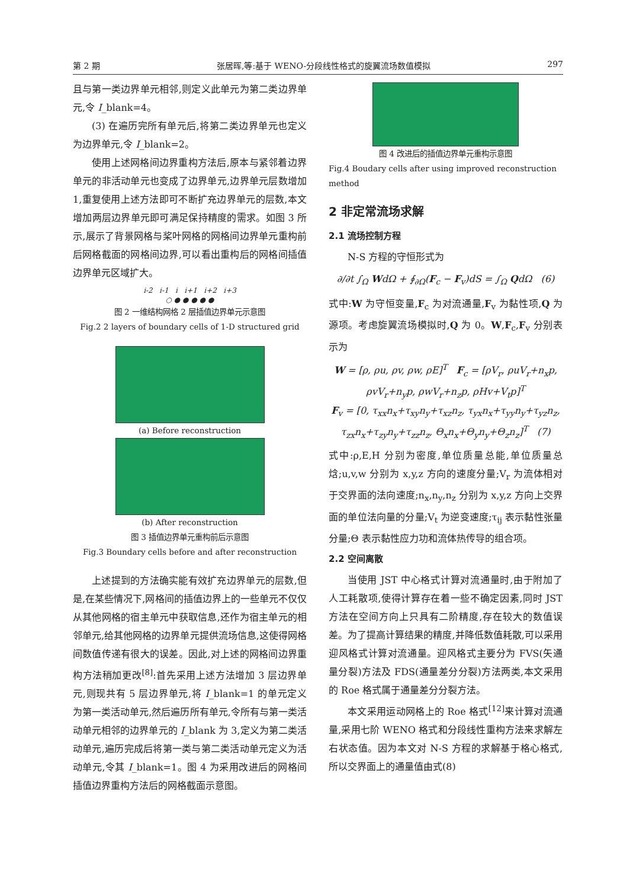第 2 期 张居晖,等:基于 WENO-分段线性格式的旋翼流场数值模拟 297
且与第一类边界单元相邻,则定义此单元为第二类边界单元,令 I_blank=4。
(3) 在遍历完所有单元后,将第二类边界单元也定义为边界单元,令 I_blank=2。
使用上述网格间边界重构方法后,原本与紧邻着边界单元的非活动单元也变成了边界单元,边界单元层数增加 1,重复使用上述方法即可不断扩充边界单元的层数,本文增加两层边界单元即可满足保持精度的需求。如图 3 所示,展示了背景网格与桨叶网格的网格间边界单元重构前后网格截面的网格间边界,可以看出重构后的网格间插值边界单元区域扩大。
i-2 i-1 i i+1 i+2 i+3
○ ● ● ● ● ●
图 2 一维结构网格 2 层插值边界单元示意图
Fig.2 2 layers of boundary cells of 1-D structured grid
(a) Before reconstruction
(b) After reconstruction
图 3 插值边界单元重构前后示意图
Fig.3 Boundary cells before and after reconstruction
上述提到的方法确实能有效扩充边界单元的层数,但是,在某些情况下,网格间的插值边界上的一些单元不仅仅从其他网格的宿主单元中获取信息,还作为宿主单元的相邻单元,给其他网格的边界单元提供流场信息,这使得网格间数值传递有很大的误差。因此,对上述的网格间边界重构方法稍加更改<sup>[8]</sup>:首先采用上述方法增加 3 层边界单元,则现共有 5 层边界单元,将 I_blank=1 的单元定义为第一类活动单元,然后遍历所有单元,令所有与第一类活动单元相邻的边界单元的 I_blank 为 3,定义为第二类活动单元,遍历完成后将第一类与第二类活动单元定义为活动单元,令其 I_blank=1。图 4 为采用改进后的网格间插值边界重构方法后的网格截面示意图。
图 4 改进后的插值边界单元重构示意图
Fig.4 Boudary cells after using improved reconstruction method
2 非定常流场求解
2.1 流场控制方程
N-S 方程的守恒形式为
∂/∂t ∫<sub>Ω</sub> WdΩ + ∮<sub>∂Ω</sub>(F<sub>c</sub> − F<sub>v</sub>)dS = ∫<sub>Ω</sub> QdΩ (6)
式中:W 为守恒变量,F<sub>c</sub> 为对流通量,F<sub>v</sub> 为黏性项,Q 为源项。考虑旋翼流场模拟时,Q 为 0。W,F<sub>c</sub>,F<sub>v</sub> 分别表示为
W = [ρ, ρu, ρv, ρw, ρE]<sup>T</sup> F<sub>c</sub> = [ρV<sub>r</sub>, ρuV<sub>r</sub>+n<sub>x</sub>p, ρvV<sub>r</sub>+n<sub>y</sub>p, ρwV<sub>r</sub>+n<sub>z</sub>p, ρHv+V<sub>t</sub>p]<sup>T</sup>
F<sub>v</sub> = [0, τ<sub>xx</sub>n<sub>x</sub>+τ<sub>xy</sub>n<sub>y</sub>+τ<sub>xz</sub>n<sub>z</sub>, τ<sub>yx</sub>n<sub>x</sub>+τ<sub>yy</sub>n<sub>y</sub>+τ<sub>yz</sub>n<sub>z</sub>, τ<sub>zx</sub>n<sub>x</sub>+τ<sub>zy</sub>n<sub>y</sub>+τ<sub>zz</sub>n<sub>z</sub>, Θ<sub>x</sub>n<sub>x</sub>+Θ<sub>y</sub>n<sub>y</sub>+Θ<sub>z</sub>n<sub>z</sub>]<sup>T</sup> (7)
式中:ρ,E,H 分别为密度,单位质量总能,单位质量总焓;u,v,w 分别为 x,y,z 方向的速度分量;V<sub>r</sub> 为流体相对于交界面的法向速度;n<sub>x</sub>,n<sub>y</sub>,n<sub>z</sub> 分别为 x,y,z 方向上交界面的单位法向量的分量;V<sub>t</sub> 为逆变速度;τ<sub>ij</sub> 表示黏性张量分量;Θ 表示黏性应力功和流体热传导的组合项。
2.2 空间离散
当使用 JST 中心格式计算对流通量时,由于附加了人工耗散项,使得计算存在着一些不确定因素,同时 JST 方法在空间方向上只具有二阶精度,存在较大的数值误差。为了提高计算结果的精度,并降低数值耗散,可以采用迎风格式计算对流通量。迎风格式主要分为 FVS(矢通量分裂)方法及 FDS(通量差分分裂)方法两类,本文采用的 Roe 格式属于通量差分分裂方法。
本文采用运动网格上的 Roe 格式<sup>[12]</sup>来计算对流通量,采用七阶 WENO 格式和分段线性重构方法来求解左右状态值。因为本文对 N-S 方程的求解基于格心格式,所以交界面上的通量值由式(8)